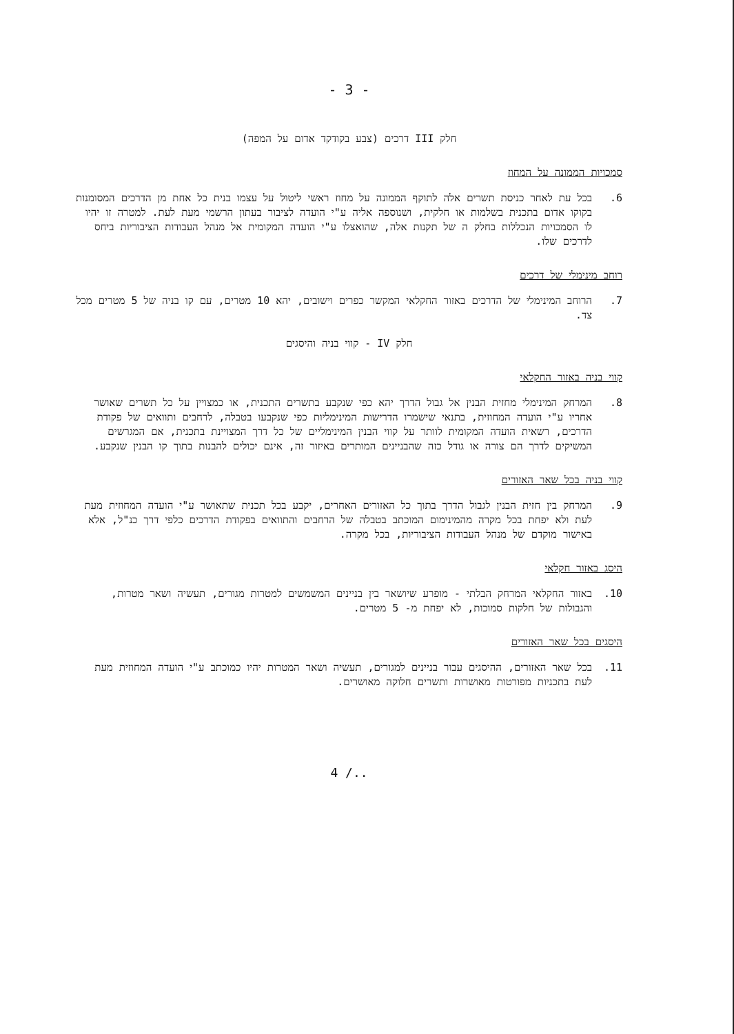- 3 -
חלק III דרכים (צבע בקודקד אדום על המפה)
סמכויות הממונה על המחוז
6. בכל עת לאחר כניסת תשרים אלה לתוקף הממונה על מחוז ראשי ליטול על עצמו בנית כל אחת מן הדרכים המסומנות בקוקו אדום בתכנית בשלמות או חלקית, ושנוספה אליה ע"י הועדה לציבור בעתון הרשמי מעת לעת. למטרה זו יהיו לו הסמכויות הנכללות בחלק ה של תקנות אלה, שהואצלו ע"י הועדה המקומית אל מנהל העבודות הציבוריות ביחס לדרכים שלו.
רוחב מינימלי של דרכים
7. הרוחב המינימלי של הדרכים באזור החקלאי המקשר כפרים וישובים, יהא 10 מטרים, עם קו בניה של 5 מטרים מכל צד.
חלק IV - קווי בניה והיסגים
קווי בניה באזור החקלאי
8. המרחק המינימלי מחזית הבנין אל גבול הדרך יהא כפי שנקבע בתשרים התכנית, או כמצויין על כל תשרים שאושר אחריו ע"י הועדה המחוזית, בתנאי שישמרו הדרישות המינימליות כפי שנקבעו בטבלה, לרחבים ותוואים של פקודת הדרכים, רשאית הועדה המקומית לוותר על קווי הבנין המינימליים של כל דרך המצויינת בתכנית, אם המגרשים המשיקים לדרך הם צורה או גודל כזה שהבניינים המותרים באיזור זה, אינם יכולים להבנות בתוך קו הבנין שנקבע.
קווי בניה בכל שאר האזורים
9. המרחק בין חזית הבנין לגבול הדרך בתוך כל האזורים האחרים, יקבע בכל תכנית שתאושר ע"י הועדה המחוזית מעת לעת ולא יפחת בכל מקרה מהמינימום המוכתב בטבלה של הרחבים והתוואים בפקודת הדרכים כלפי דרך כנ"ל, אלא באישור מוקדם של מנהל העבודות הציבוריות, בכל מקרה.
היסג באזור חקלאי
10. באזור החקלאי המרחק הבלתי - מופרע שיושאר בין בניינים המשמשים למטרות מגורים, תעשיה ושאר מטרות, והגבולות של חלקות סמוכות, לא יפחת מ- 5 מטרים.
היסגים בכל שאר האזורים
11. בכל שאר האזורים, ההיסגים עבור בניינים למגורים, תעשיה ושאר המטרות יהיו כמוכתב ע"י הועדה המחוזית מעת לעת בתכניות מפורטות מאושרות ותשרים חלוקה מאושרים.
4 /..